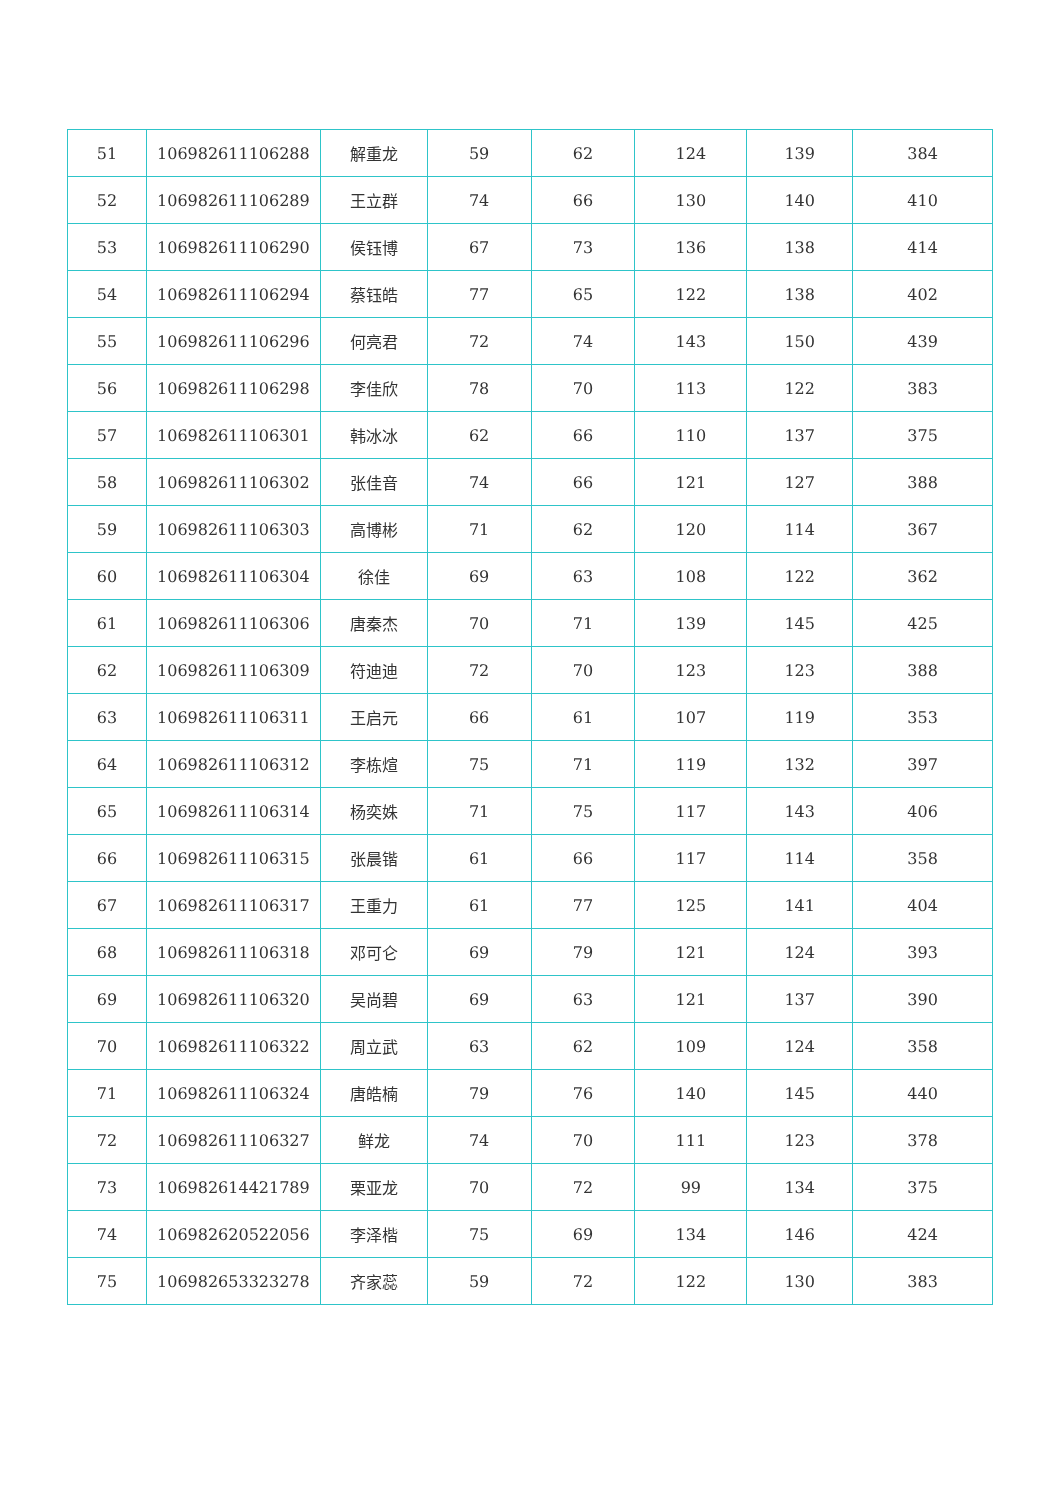| 51 | 106982611106288 | 解重龙 | 59 | 62 | 124 | 139 | 384 |
| 52 | 106982611106289 | 王立群 | 74 | 66 | 130 | 140 | 410 |
| 53 | 106982611106290 | 侯钰博 | 67 | 73 | 136 | 138 | 414 |
| 54 | 106982611106294 | 蔡钰皓 | 77 | 65 | 122 | 138 | 402 |
| 55 | 106982611106296 | 何亮君 | 72 | 74 | 143 | 150 | 439 |
| 56 | 106982611106298 | 李佳欣 | 78 | 70 | 113 | 122 | 383 |
| 57 | 106982611106301 | 韩冰冰 | 62 | 66 | 110 | 137 | 375 |
| 58 | 106982611106302 | 张佳音 | 74 | 66 | 121 | 127 | 388 |
| 59 | 106982611106303 | 高博彬 | 71 | 62 | 120 | 114 | 367 |
| 60 | 106982611106304 | 徐佳 | 69 | 63 | 108 | 122 | 362 |
| 61 | 106982611106306 | 唐秦杰 | 70 | 71 | 139 | 145 | 425 |
| 62 | 106982611106309 | 符迪迪 | 72 | 70 | 123 | 123 | 388 |
| 63 | 106982611106311 | 王启元 | 66 | 61 | 107 | 119 | 353 |
| 64 | 106982611106312 | 李栋煊 | 75 | 71 | 119 | 132 | 397 |
| 65 | 106982611106314 | 杨奕姝 | 71 | 75 | 117 | 143 | 406 |
| 66 | 106982611106315 | 张晨锴 | 61 | 66 | 117 | 114 | 358 |
| 67 | 106982611106317 | 王重力 | 61 | 77 | 125 | 141 | 404 |
| 68 | 106982611106318 | 邓可仑 | 69 | 79 | 121 | 124 | 393 |
| 69 | 106982611106320 | 吴尚碧 | 69 | 63 | 121 | 137 | 390 |
| 70 | 106982611106322 | 周立武 | 63 | 62 | 109 | 124 | 358 |
| 71 | 106982611106324 | 唐皓楠 | 79 | 76 | 140 | 145 | 440 |
| 72 | 106982611106327 | 鲜龙 | 74 | 70 | 111 | 123 | 378 |
| 73 | 106982614421789 | 栗亚龙 | 70 | 72 | 99 | 134 | 375 |
| 74 | 106982620522056 | 李泽楷 | 75 | 69 | 134 | 146 | 424 |
| 75 | 106982653323278 | 齐家蕊 | 59 | 72 | 122 | 130 | 383 |